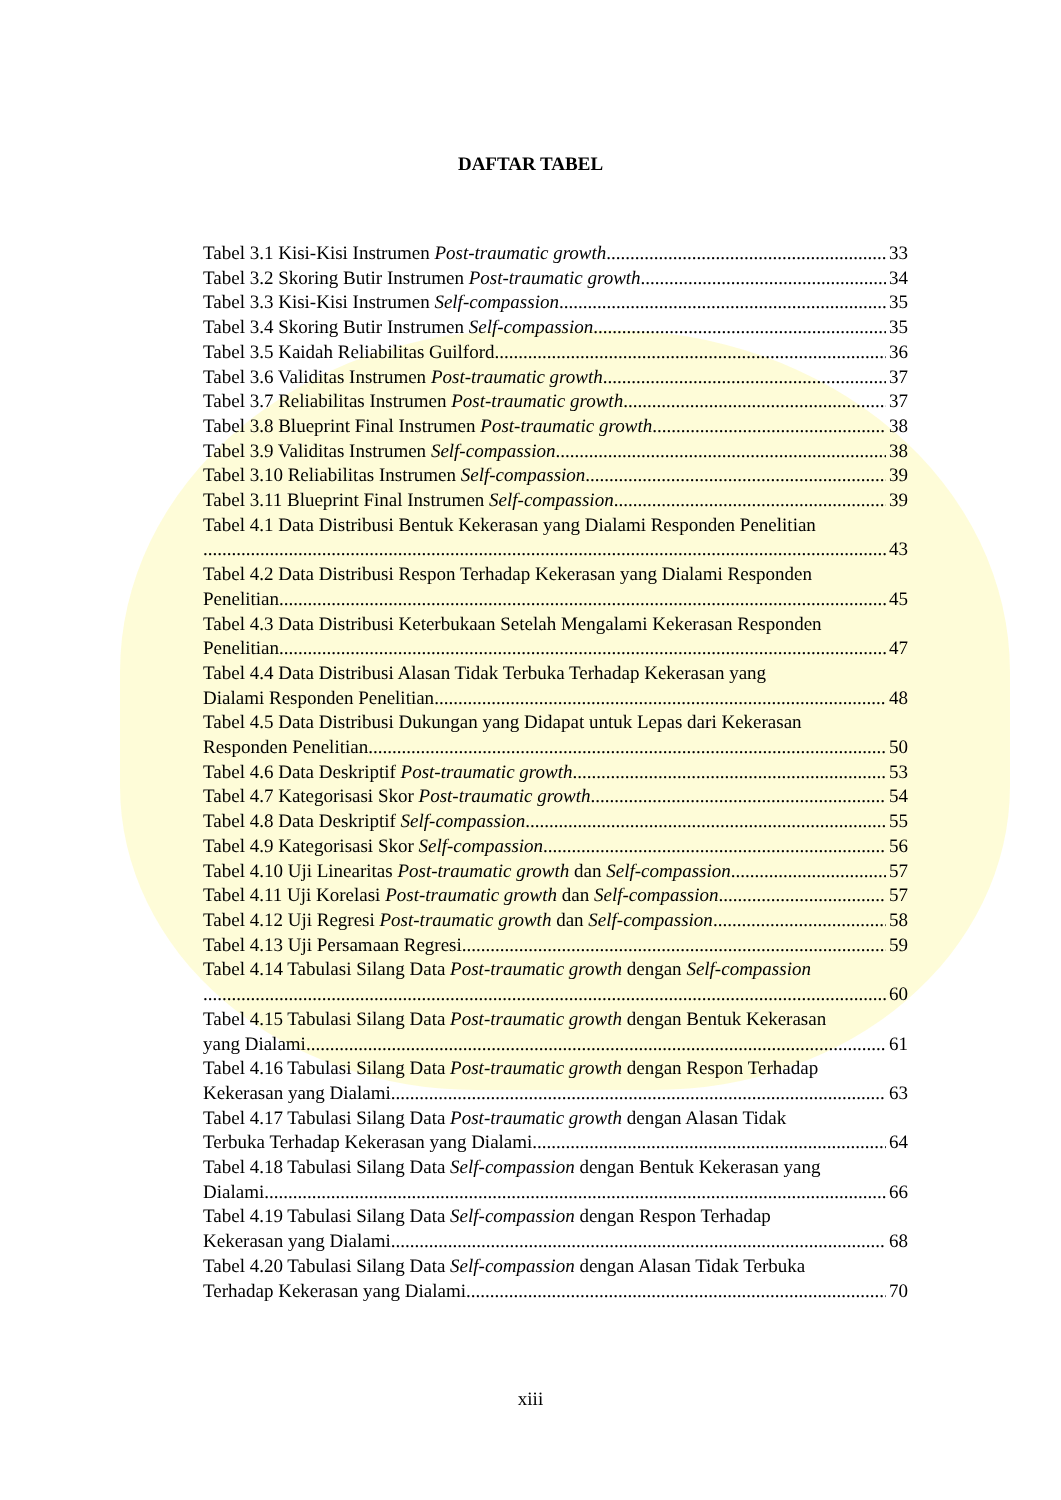DAFTAR TABEL
Tabel 3.1 Kisi-Kisi Instrumen Post-traumatic growth 33
Tabel 3.2 Skoring Butir Instrumen Post-traumatic growth 34
Tabel 3.3 Kisi-Kisi Instrumen Self-compassion 35
Tabel 3.4 Skoring Butir Instrumen Self-compassion 35
Tabel 3.5 Kaidah Reliabilitas Guilford 36
Tabel 3.6 Validitas Instrumen Post-traumatic growth 37
Tabel 3.7 Reliabilitas Instrumen Post-traumatic growth 37
Tabel 3.8 Blueprint Final Instrumen Post-traumatic growth 38
Tabel 3.9 Validitas Instrumen Self-compassion 38
Tabel 3.10 Reliabilitas Instrumen Self-compassion 39
Tabel 3.11 Blueprint Final Instrumen Self-compassion 39
Tabel 4.1 Data Distribusi Bentuk Kekerasan yang Dialami Responden Penelitian
43
Tabel 4.2 Data Distribusi Respon Terhadap Kekerasan yang Dialami Responden
Penelitian 45
Tabel 4.3 Data Distribusi Keterbukaan Setelah Mengalami Kekerasan Responden
Penelitian 47
Tabel 4.4 Data Distribusi Alasan Tidak Terbuka Terhadap Kekerasan yang
Dialami Responden Penelitian 48
Tabel 4.5 Data Distribusi Dukungan yang Didapat untuk Lepas dari Kekerasan
Responden Penelitian 50
Tabel 4.6 Data Deskriptif Post-traumatic growth 53
Tabel 4.7 Kategorisasi Skor Post-traumatic growth 54
Tabel 4.8 Data Deskriptif Self-compassion 55
Tabel 4.9 Kategorisasi Skor Self-compassion 56
Tabel 4.10 Uji Linearitas Post-traumatic growth dan Self-compassion 57
Tabel 4.11 Uji Korelasi Post-traumatic growth dan Self-compassion 57
Tabel 4.12 Uji Regresi Post-traumatic growth dan Self-compassion 58
Tabel 4.13 Uji Persamaan Regresi 59
Tabel 4.14 Tabulasi Silang Data Post-traumatic growth dengan Self-compassion
60
Tabel 4.15 Tabulasi Silang Data Post-traumatic growth dengan Bentuk Kekerasan
yang Dialami 61
Tabel 4.16 Tabulasi Silang Data Post-traumatic growth dengan Respon Terhadap
Kekerasan yang Dialami 63
Tabel 4.17 Tabulasi Silang Data Post-traumatic growth dengan Alasan Tidak
Terbuka Terhadap Kekerasan yang Dialami 64
Tabel 4.18 Tabulasi Silang Data Self-compassion dengan Bentuk Kekerasan yang
Dialami 66
Tabel 4.19 Tabulasi Silang Data Self-compassion dengan Respon Terhadap
Kekerasan yang Dialami 68
Tabel 4.20 Tabulasi Silang Data Self-compassion dengan Alasan Tidak Terbuka
Terhadap Kekerasan yang Dialami 70
xiii